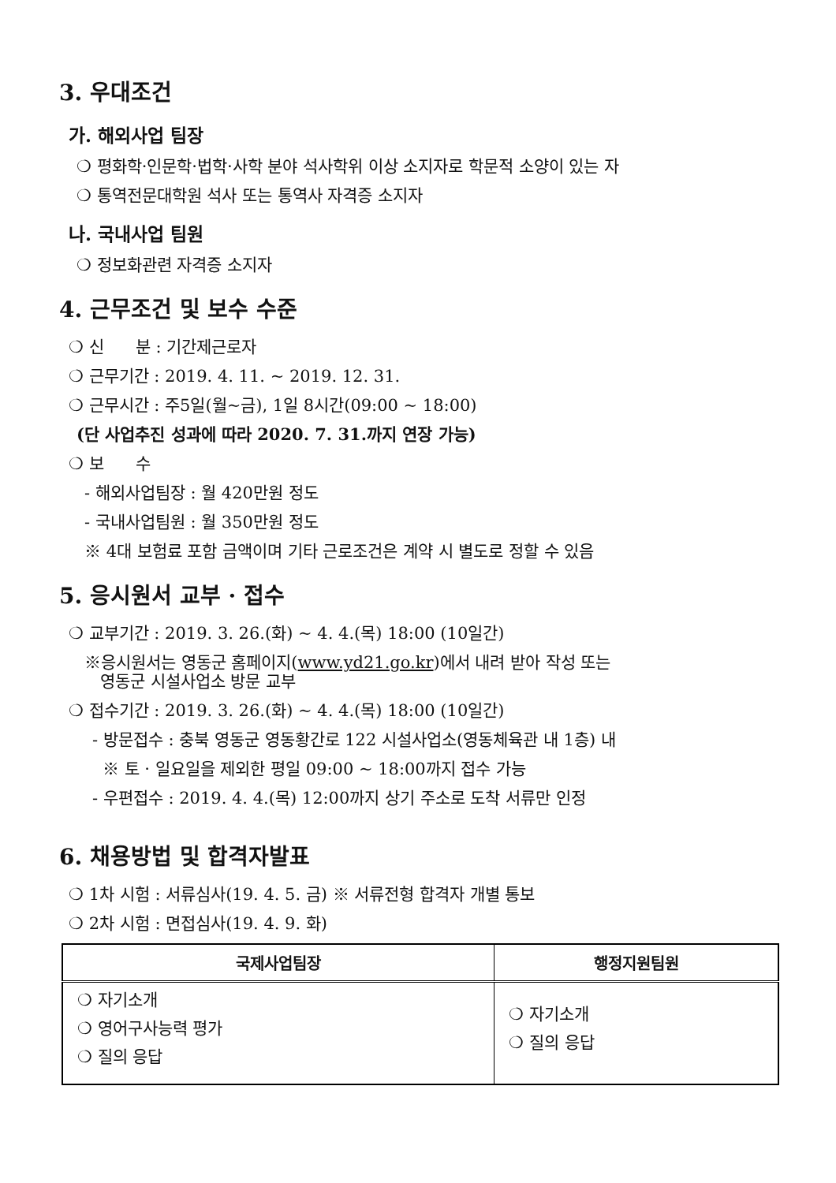3. 우대조건
가. 해외사업 팀장
❍ 평화학·인문학·법학·사학 분야 석사학위 이상 소지자로 학문적 소양이 있는 자
❍ 통역전문대학원 석사 또는 통역사 자격증 소지자
나. 국내사업 팀원
❍ 정보화관련 자격증 소지자
4. 근무조건 및 보수 수준
❍ 신 분 : 기간제근로자
❍ 근무기간 : 2019. 4. 11. ~ 2019. 12. 31.
❍ 근무시간 : 주5일(월~금), 1일 8시간(09:00 ~ 18:00)
(단 사업추진 성과에 따라 2020. 7. 31.까지 연장 가능)
❍ 보 수
- 해외사업팀장 : 월 420만원 정도
- 국내사업팀원 : 월 350만원 정도
※ 4대 보험료 포함 금액이며 기타 근로조건은 계약 시 별도로 정할 수 있음
5. 응시원서 교부 · 접수
❍ 교부기간 : 2019. 3. 26.(화) ~ 4. 4.(목) 18:00 (10일간)
※응시원서는 영동군 홈페이지(www.yd21.go.kr)에서 내려 받아 작성 또는
영동군 시설사업소 방문 교부
❍ 접수기간 : 2019. 3. 26.(화) ~ 4. 4.(목) 18:00 (10일간)
- 방문접수 : 충북 영동군 영동황간로 122 시설사업소(영동체육관 내 1층) 내
※ 토 · 일요일을 제외한 평일 09:00 ~ 18:00까지 접수 가능
- 우편접수 : 2019. 4. 4.(목) 12:00까지 상기 주소로 도착 서류만 인정
6. 채용방법 및 합격자발표
❍ 1차 시험 : 서류심사(19. 4. 5. 금) ※ 서류전형 합격자 개별 통보
❍ 2차 시험 : 면접심사(19. 4. 9. 화)
| 국제사업팀장 | 행정지원팀원 |
| --- | --- |
| ❍ 자기소개 ❍ 영어구사능력 평가 ❍ 질의 응답 | ❍ 자기소개 ❍ 질의 응답 |